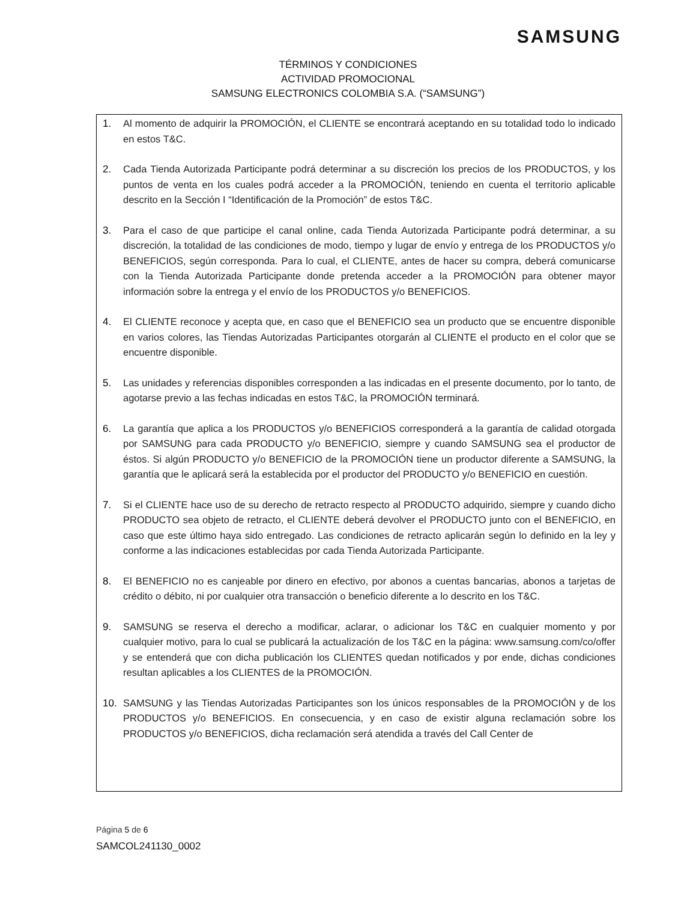SAMSUNG
TÉRMINOS Y CONDICIONES
ACTIVIDAD PROMOCIONAL
SAMSUNG ELECTRONICS COLOMBIA S.A. (“SAMSUNG”)
1. Al momento de adquirir la PROMOCIÓN, el CLIENTE se encontrará aceptando en su totalidad todo lo indicado en estos T&C.
2. Cada Tienda Autorizada Participante podrá determinar a su discreción los precios de los PRODUCTOS, y los puntos de venta en los cuales podrá acceder a la PROMOCIÓN, teniendo en cuenta el territorio aplicable descrito en la Sección I “Identificación de la Promoción” de estos T&C.
3. Para el caso de que participe el canal online, cada Tienda Autorizada Participante podrá determinar, a su discreción, la totalidad de las condiciones de modo, tiempo y lugar de envío y entrega de los PRODUCTOS y/o BENEFICIOS, según corresponda. Para lo cual, el CLIENTE, antes de hacer su compra, deberá comunicarse con la Tienda Autorizada Participante donde pretenda acceder a la PROMOCIÓN para obtener mayor información sobre la entrega y el envío de los PRODUCTOS y/o BENEFICIOS.
4. El CLIENTE reconoce y acepta que, en caso que el BENEFICIO sea un producto que se encuentre disponible en varios colores, las Tiendas Autorizadas Participantes otorgarán al CLIENTE el producto en el color que se encuentre disponible.
5. Las unidades y referencias disponibles corresponden a las indicadas en el presente documento, por lo tanto, de agotarse previo a las fechas indicadas en estos T&C, la PROMOCIÓN terminará.
6. La garantía que aplica a los PRODUCTOS y/o BENEFICIOS corresponderá a la garantía de calidad otorgada por SAMSUNG para cada PRODUCTO y/o BENEFICIO, siempre y cuando SAMSUNG sea el productor de éstos. Si algún PRODUCTO y/o BENEFICIO de la PROMOCIÓN tiene un productor diferente a SAMSUNG, la garantía que le aplicará será la establecida por el productor del PRODUCTO y/o BENEFICIO en cuestión.
7. Si el CLIENTE hace uso de su derecho de retracto respecto al PRODUCTO adquirido, siempre y cuando dicho PRODUCTO sea objeto de retracto, el CLIENTE deberá devolver el PRODUCTO junto con el BENEFICIO, en caso que este último haya sido entregado. Las condiciones de retracto aplicarán según lo definido en la ley y conforme a las indicaciones establecidas por cada Tienda Autorizada Participante.
8. El BENEFICIO no es canjeable por dinero en efectivo, por abonos a cuentas bancarias, abonos a tarjetas de crédito o débito, ni por cualquier otra transacción o beneficio diferente a lo descrito en los T&C.
9. SAMSUNG se reserva el derecho a modificar, aclarar, o adicionar los T&C en cualquier momento y por cualquier motivo, para lo cual se publicará la actualización de los T&C en la página: www.samsung.com/co/offer y se entenderá que con dicha publicación los CLIENTES quedan notificados y por ende, dichas condiciones resultan aplicables a los CLIENTES de la PROMOCIÓN.
10. SAMSUNG y las Tiendas Autorizadas Participantes son los únicos responsables de la PROMOCIÓN y de los PRODUCTOS y/o BENEFICIOS. En consecuencia, y en caso de existir alguna reclamación sobre los PRODUCTOS y/o BENEFICIOS, dicha reclamación será atendida a través del Call Center de
Página 5 de 6
SAMCOL241130_0002